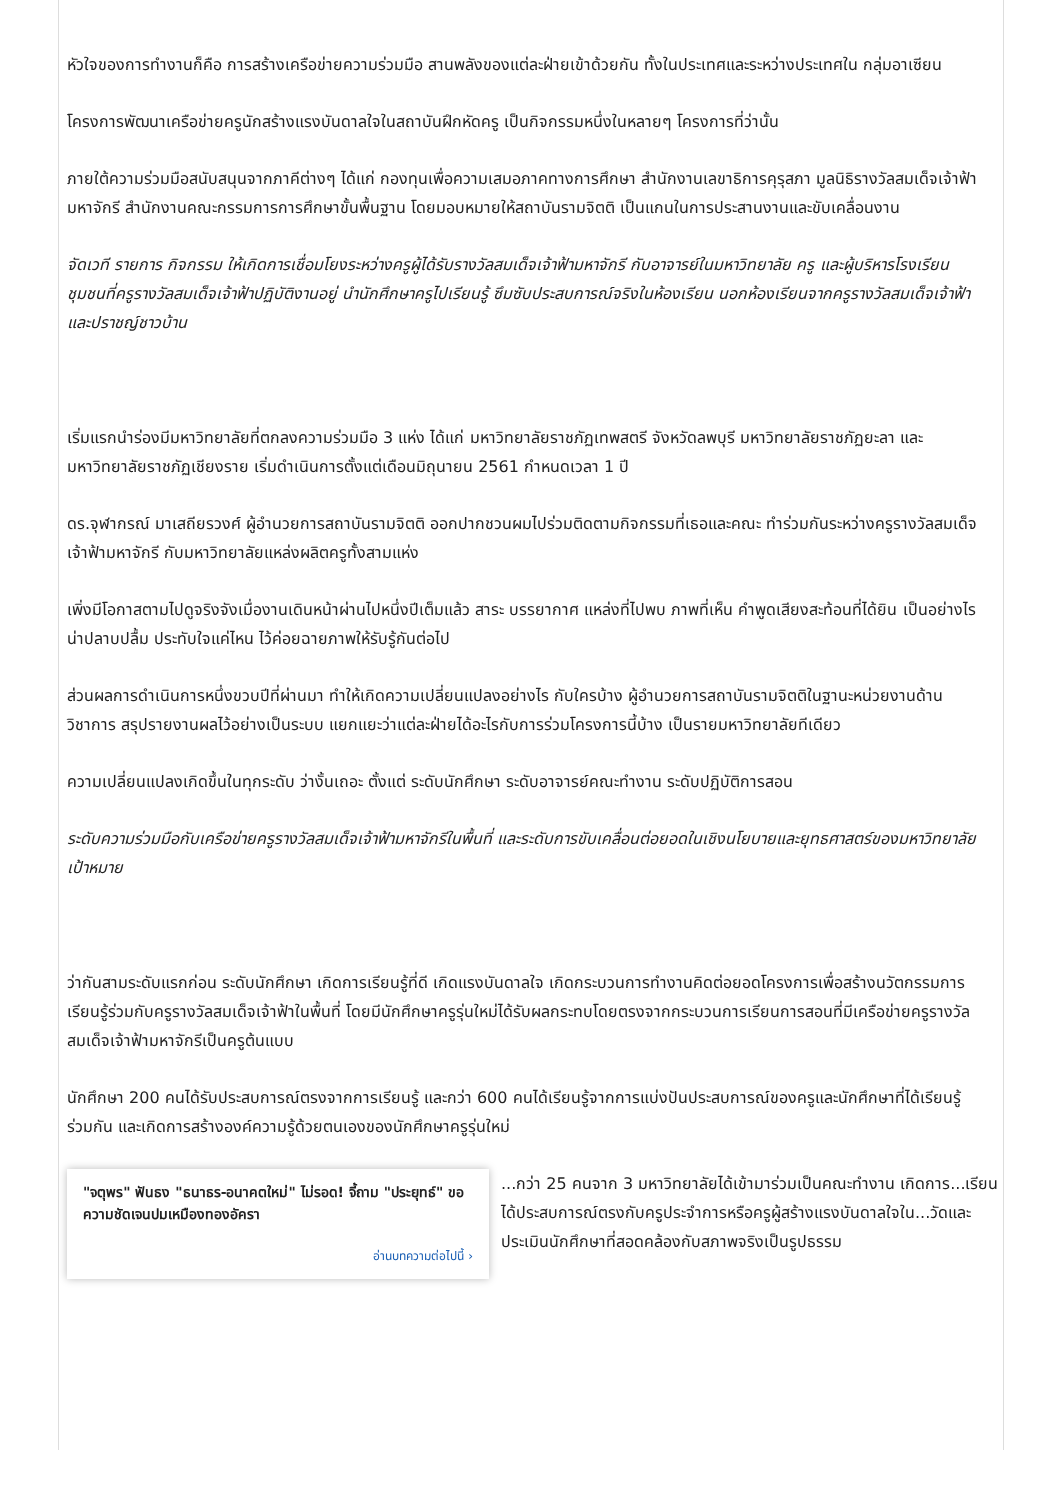หัวใจของการทำงานก็คือ การสร้างเครือข่ายความร่วมมือ สานพลังของแต่ละฝ่ายเข้าด้วยกัน ทั้งในประเทศและระหว่างประเทศใน กลุ่มอาเซียน
โครงการพัฒนาเครือข่ายครูนักสร้างแรงบันดาลใจในสถาบันฝึกหัดครู เป็นกิจกรรมหนึ่งในหลายๆ โครงการที่ว่านั้น
ภายใต้ความร่วมมือสนับสนุนจากภาคีต่างๆ ได้แก่ กองทุนเพื่อความเสมอภาคทางการศึกษา สำนักงานเลขาธิการคุรุสภา มูลนิธิรางวัลสมเด็จเจ้าฟ้ามหาจักรี สำนักงานคณะกรรมการการศึกษาขั้นพื้นฐาน โดยมอบหมายให้สถาบันรามจิตติ เป็นแกนในการประสานงานและขับเคลื่อนงาน
จัดเวที รายการ กิจกรรม ให้เกิดการเชื่อมโยงระหว่างครูผู้ได้รับรางวัลสมเด็จเจ้าฟ้ามหาจักรี กับอาจารย์ในมหาวิทยาลัย ครู และผู้บริหารโรงเรียน ชุมชนที่ครูรางวัลสมเด็จเจ้าฟ้าปฏิบัติงานอยู่ นำนักศึกษาครูไปเรียนรู้ ซึมซับประสบการณ์จริงในห้องเรียน นอกห้องเรียนจากครูรางวัลสมเด็จเจ้าฟ้า และปราชญ์ชาวบ้าน
เริ่มแรกนำร่องมีมหาวิทยาลัยที่ตกลงความร่วมมือ 3 แห่ง ได้แก่ มหาวิทยาลัยราชภัฏเทพสตรี จังหวัดลพบุรี มหาวิทยาลัยราชภัฏยะลา และมหาวิทยาลัยราชภัฏเชียงราย เริ่มดำเนินการตั้งแต่เดือนมิถุนายน 2561 กำหนดเวลา 1 ปี
ดร.จุฬากรณ์ มาเสถียรวงศ์ ผู้อำนวยการสถาบันรามจิตติ ออกปากชวนผมไปร่วมติดตามกิจกรรมที่เธอและคณะ ทำร่วมกันระหว่างครูรางวัลสมเด็จเจ้าฟ้ามหาจักรี กับมหาวิทยาลัยแหล่งผลิตครูทั้งสามแห่ง
เพิ่งมีโอกาสตามไปดูจริงจังเมื่องานเดินหน้าผ่านไปหนึ่งปีเต็มแล้ว สาระ บรรยากาศ แหล่งที่ไปพบ ภาพที่เห็น คำพูดเสียงสะท้อนที่ได้ยิน เป็นอย่างไร น่าปลาบปลื้ม ประทับใจแค่ไหน ไว้ค่อยฉายภาพให้รับรู้กันต่อไป
ส่วนผลการดำเนินการหนึ่งขวบปีที่ผ่านมา ทำให้เกิดความเปลี่ยนแปลงอย่างไร กับใครบ้าง ผู้อำนวยการสถาบันรามจิตติในฐานะหน่วยงานด้านวิชาการ สรุปรายงานผลไว้อย่างเป็นระบบ แยกแยะว่าแต่ละฝ่ายได้อะไรกับการร่วมโครงการนี้บ้าง เป็นรายมหาวิทยาลัยทีเดียว
ความเปลี่ยนแปลงเกิดขึ้นในทุกระดับ ว่างั้นเถอะ ตั้งแต่ ระดับนักศึกษา ระดับอาจารย์คณะทำงาน ระดับปฏิบัติการสอน
ระดับความร่วมมือกับเครือข่ายครูรางวัลสมเด็จเจ้าฟ้ามหาจักรีในพื้นที่ และระดับการขับเคลื่อนต่อยอดในเชิงนโยบายและยุทธศาสตร์ของมหาวิทยาลัยเป้าหมาย
ว่ากันสามระดับแรกก่อน ระดับนักศึกษา เกิดการเรียนรู้ที่ดี เกิดแรงบันดาลใจ เกิดกระบวนการทำงานคิดต่อยอดโครงการเพื่อสร้างนวัตกรรมการเรียนรู้ร่วมกับครูรางวัลสมเด็จเจ้าฟ้าในพื้นที่ โดยมีนักศึกษาครูรุ่นใหม่ได้รับผลกระทบโดยตรงจากกระบวนการเรียนการสอนที่มีเครือข่ายครูรางวัลสมเด็จเจ้าฟ้ามหาจักรีเป็นครูต้นแบบ
นักศึกษา 200 คนได้รับประสบการณ์ตรงจากการเรียนรู้ และกว่า 600 คนได้เรียนรู้จากการแบ่งปันประสบการณ์ของครูและนักศึกษาที่ได้เรียนรู้ร่วมกัน และเกิดการสร้างองค์ความรู้ด้วยตนเองของนักศึกษาครูรุ่นใหม่
"จตุพร" ฟันธง "ธนาธร-อนาคตใหม่" ไม่รอด! จี้ถาม "ประยุทธ์" ขอความชัดเจนปมเหมืองทองอัครา
อ่านบทความต่อไปนี้ ›
...กว่า 25 คนจาก 3 มหาวิทยาลัยได้เข้ามาร่วมเป็นคณะทำงาน เกิดการ...เรียนได้ประสบการณ์ตรงกับครูประจำการหรือครูผู้สร้างแรงบันดาลใจใน...วัดและประเมินนักศึกษาที่สอดคล้องกับสภาพจริงเป็นรูปธรรม